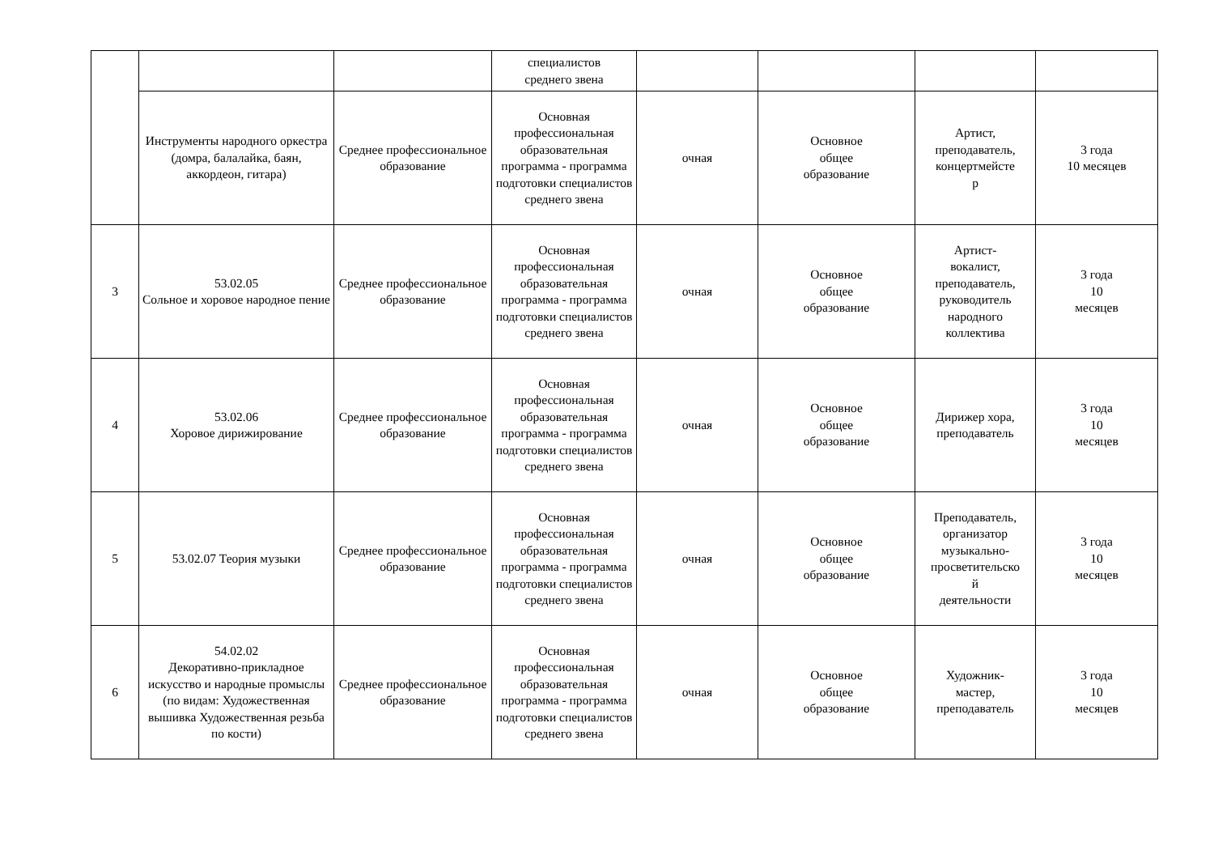| | | | специалистов среднего звена | | | | |
| | Инструменты народного оркестра (домра, балалайка, баян, аккордеон, гитара) | Среднее профессиональное образование | Основная профессиональная образовательная программа - программа подготовки специалистов среднего звена | очная | Основное общее образование | Артист, преподаватель, концертмейсте р | 3 года 10 месяцев |
| 3 | 53.02.05 Сольное и хоровое народное пение | Среднее профессиональное образование | Основная профессиональная образовательная программа - программа подготовки специалистов среднего звена | очная | Основное общее образование | Артист- вокалист, преподаватель, руководитель народного коллектива | 3 года 10 месяцев |
| 4 | 53.02.06 Хоровое дирижирование | Среднее профессиональное образование | Основная профессиональная образовательная программа - программа подготовки специалистов среднего звена | очная | Основное общее образование | Дирижер хора, преподаватель | 3 года 10 месяцев |
| 5 | 53.02.07 Теория музыки | Среднее профессиональное образование | Основная профессиональная образовательная программа - программа подготовки специалистов среднего звена | очная | Основное общее образование | Преподаватель, организатор музыкально- просветительско й деятельности | 3 года 10 месяцев |
| 6 | 54.02.02 Декоративно-прикладное искусство и народные промыслы (по видам: Художественная вышивка Художественная резьба по кости) | Среднее профессиональное образование | Основная профессиональная образовательная программа - программа подготовки специалистов среднего звена | очная | Основное общее образование | Художник- мастер, преподаватель | 3 года 10 месяцев |